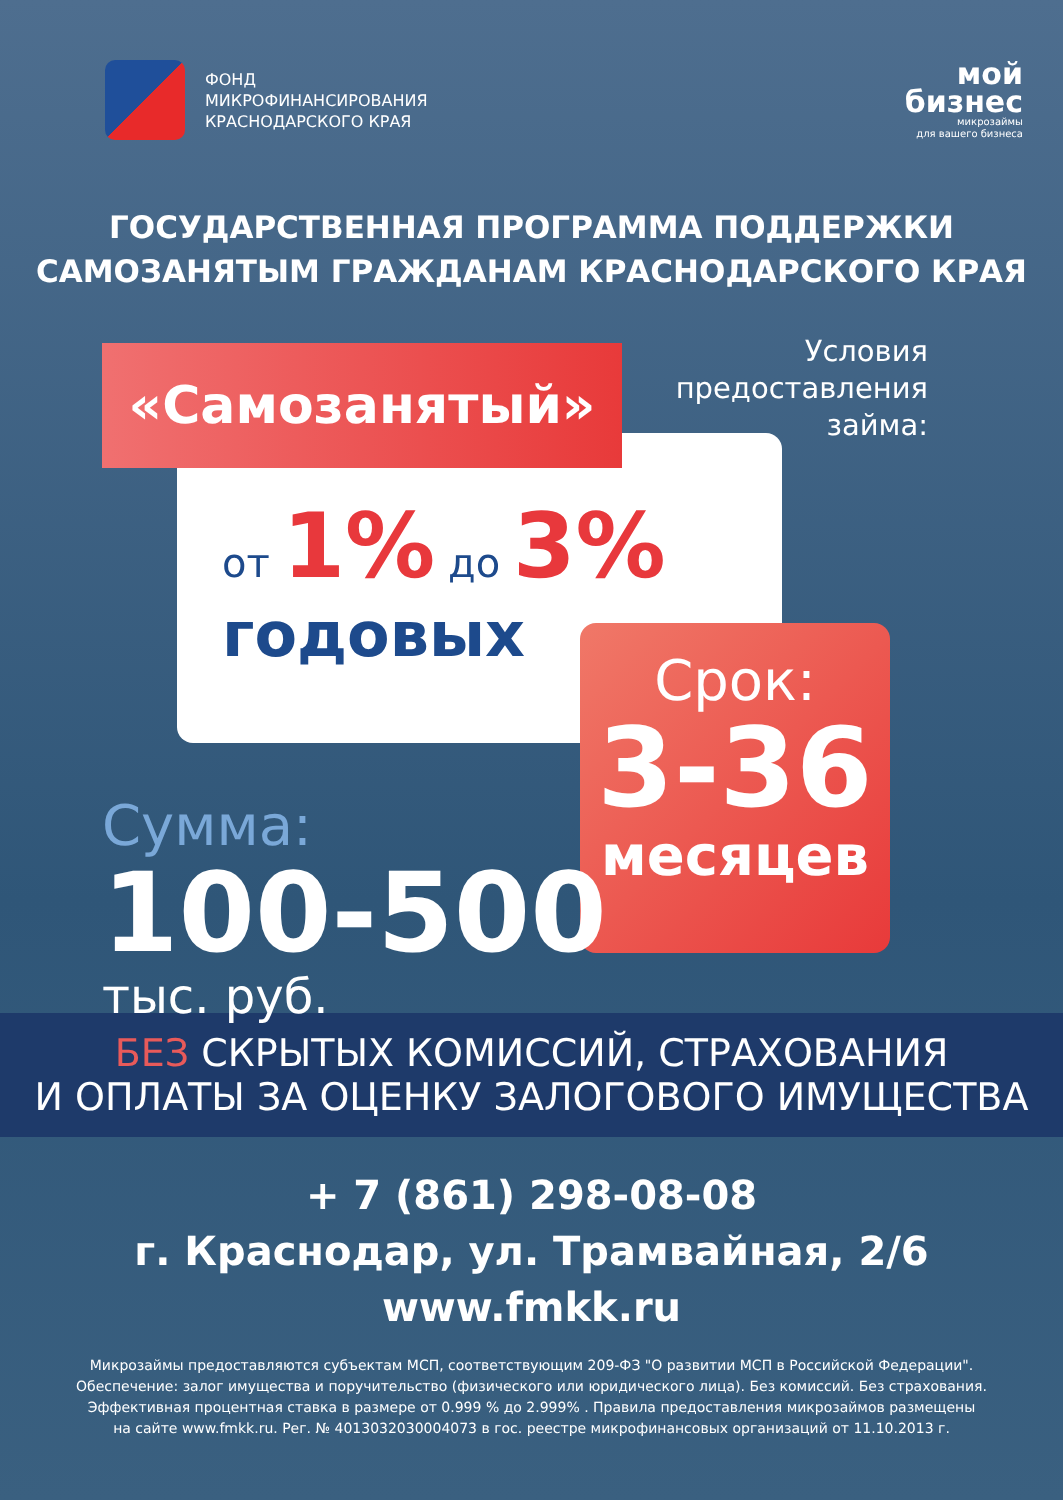ФОНД
МИКРОФИНАНСИРОВАНИЯ
КРАСНОДАРСКОГО КРАЯ
мой
бизнес
микрозаймы
для вашего бизнеса
ГОСУДАРСТВЕННАЯ ПРОГРАММА ПОДДЕРЖКИ
САМОЗАНЯТЫМ ГРАЖДАНАМ КРАСНОДАРСКОГО КРАЯ
от 1% до 3%
годовых
«Самозанятый»
Условия
предоставления
займа:
Срок:
3-36
месяцев
Сумма:
100-500
тыс. руб.
БЕЗ СКРЫТЫХ КОМИССИЙ, СТРАХОВАНИЯ
И ОПЛАТЫ ЗА ОЦЕНКУ ЗАЛОГОВОГО ИМУЩЕСТВА
+ 7 (861) 298-08-08
г. Краснодар, ул. Трамвайная, 2/6
www.fmkk.ru
Микрозаймы предоставляются субъектам МСП, соответствующим 209-ФЗ "О развитии МСП в Российской Федерации".
Обеспечение: залог имущества и поручительство (физического или юридического лица). Без комиссий. Без страхования.
Эффективная процентная ставка в размере от 0.999 % до 2.999% . Правила предоставления микрозаймов размещены
на сайте www.fmkk.ru. Рег. № 4013032030004073 в гос. реестре микрофинансовых организаций от 11.10.2013 г.